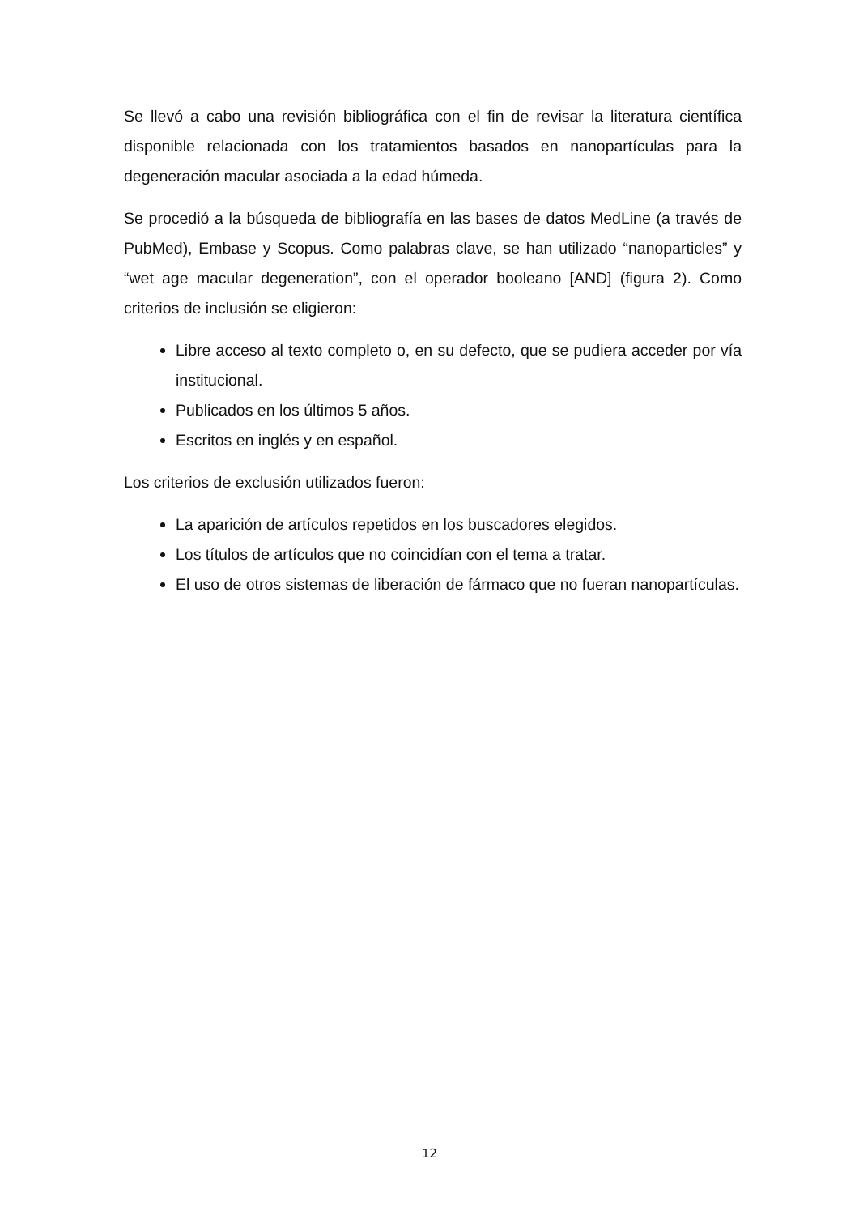Se llevó a cabo una revisión bibliográfica con el fin de revisar la literatura científica disponible relacionada con los tratamientos basados en nanopartículas para la degeneración macular asociada a la edad húmeda.
Se procedió a la búsqueda de bibliografía en las bases de datos MedLine (a través de PubMed), Embase y Scopus. Como palabras clave, se han utilizado “nanoparticles” y “wet age macular degeneration”, con el operador booleano [AND] (figura 2). Como criterios de inclusión se eligieron:
Libre acceso al texto completo o, en su defecto, que se pudiera acceder por vía institucional.
Publicados en los últimos 5 años.
Escritos en inglés y en español.
Los criterios de exclusión utilizados fueron:
La aparición de artículos repetidos en los buscadores elegidos.
Los títulos de artículos que no coincidían con el tema a tratar.
El uso de otros sistemas de liberación de fármaco que no fueran nanopartículas.
12